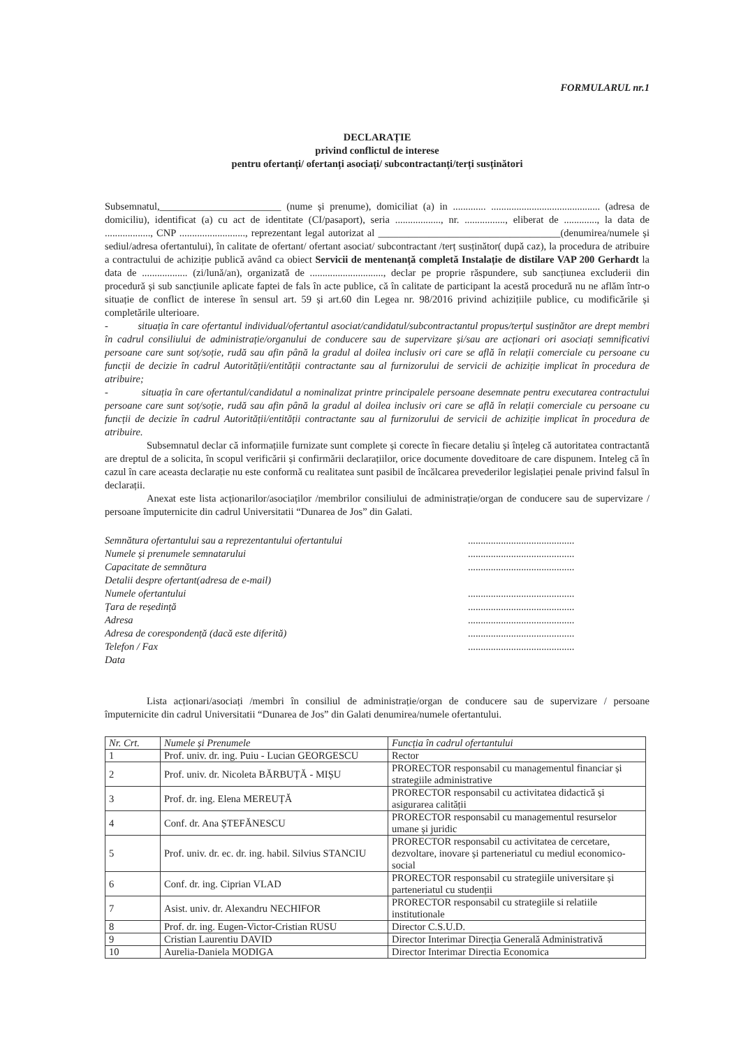FORMULARUL nr.1
DECLARAȚIE
privind conflictul de interese
pentru ofertanți/ ofertanți asociați/ subcontractanți/terți susținători
Subsemnatul,________________________ (nume și prenume), domiciliat (a) in ............. ........................................... (adresa de domiciliu), identificat (a) cu act de identitate (CI/pasaport), seria .................., nr. ................, eliberat de ............., la data de .................., CNP .........................., reprezentant legal autorizat al ____________________________________(denumirea/numele și sediul/adresa ofertantului), în calitate de ofertant/ ofertant asociat/ subcontractant /terț susținător( după caz), la procedura de atribuire a contractului de achiziție publică având ca obiect Servicii de mentenanță completă Instalație de distilare VAP 200 Gerhardt la data de .................. (zi/lună/an), organizată de ............................., declar pe proprie răspundere, sub sancțiunea excluderii din procedură și sub sancțiunile aplicate faptei de fals în acte publice, că în calitate de participant la acestă procedură nu ne aflăm într-o situație de conflict de interese în sensul art. 59 și art.60 din Legea nr. 98/2016 privind achizițiile publice, cu modificările și completările ulterioare.
- situația în care ofertantul individual/ofertantul asociat/candidatul/subcontractantul propus/terțul susținător are drept membri în cadrul consiliului de administrație/organului de conducere sau de supervizare și/sau are acționari ori asociați semnificativi persoane care sunt soț/soție, rudă sau afin până la gradul al doilea inclusiv ori care se află în relații comerciale cu persoane cu funcții de decizie în cadrul Autorității/entității contractante sau al furnizorului de servicii de achiziție implicat în procedura de atribuire;
- situația în care ofertantul/candidatul a nominalizat printre principalele persoane desemnate pentru executarea contractului persoane care sunt soț/soție, rudă sau afin până la gradul al doilea inclusiv ori care se află în relații comerciale cu persoane cu funcții de decizie în cadrul Autorității/entității contractante sau al furnizorului de servicii de achiziție implicat în procedura de atribuire.
Subsemnatul declar că informațiile furnizate sunt complete și corecte în fiecare detaliu și înțeleg că autoritatea contractantă are dreptul de a solicita, în scopul verificării și confirmării declarațiilor, orice documente doveditoare de care dispunem. Inteleg că în cazul în care aceasta declarație nu este conformă cu realitatea sunt pasibil de încălcarea prevederilor legislației penale privind falsul în declarații.
Anexat este lista acționarilor/asociaților /membrilor consiliului de administrație/organ de conducere sau de supervizare / persoane împuternicite din cadrul Universitatii “Dunarea de Jos” din Galati.
Semnătura ofertantului sau a reprezentantului ofertantului.......................................... Numele și prenumele semnatarului.......................................... Capacitate de semnătura.......................................... Detalii despre ofertant(adresa de e-mail) Numele ofertantului.......................................... Țara de reședință.......................................... Adresa.......................................... Adresa de corespondență (dacă este diferită).......................................... Telefon / Fax.......................................... Data
Lista acționari/asociați /membri în consiliul de administrație/organ de conducere sau de supervizare / persoane împuternicite din cadrul Universitatii “Dunarea de Jos” din Galati denumirea/numele ofertantului.
| Nr. Crt. | Numele și Prenumele | Funcția în cadrul ofertantului |
| --- | --- | --- |
| 1 | Prof. univ. dr. ing. Puiu - Lucian GEORGESCU | Rector |
| 2 | Prof. univ. dr. Nicoleta BĂRBUȚĂ - MIȘU | PRORECTOR responsabil cu managementul financiar și strategiile administrative |
| 3 | Prof. dr. ing. Elena MEREUȚĂ | PRORECTOR responsabil cu activitatea didactică și asigurarea calității |
| 4 | Conf. dr. Ana ȘTEFĂNESCU | PRORECTOR responsabil cu managementul resurselor umane și juridic |
| 5 | Prof. univ. dr. ec. dr. ing. habil. Silvius STANCIU | PRORECTOR responsabil cu activitatea de cercetare, dezvoltare, inovare și parteneriatul cu mediul economico-social |
| 6 | Conf. dr. ing. Ciprian VLAD | PRORECTOR responsabil cu strategiile universitare și parteneriatul cu studenții |
| 7 | Asist. univ. dr. Alexandru NECHIFOR | PRORECTOR responsabil cu strategiile si relatiile institutionale |
| 8 | Prof. dr. ing. Eugen-Victor-Cristian RUSU | Director C.S.U.D. |
| 9 | Cristian Laurentiu DAVID | Director Interimar Direcția Generală Administrativă |
| 10 | Aurelia-Daniela MODIGA | Director Interimar Directia Economica |